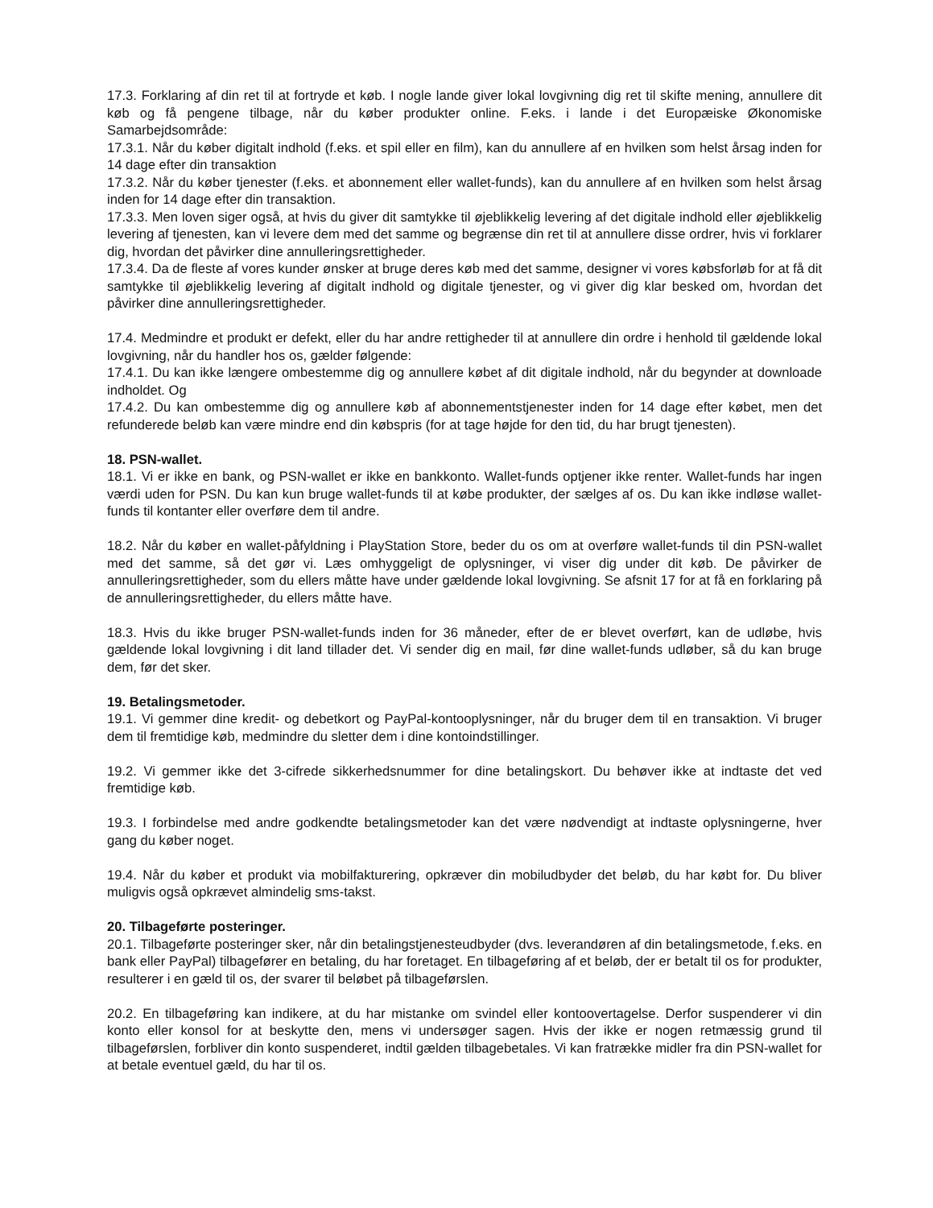17.3. Forklaring af din ret til at fortryde et køb. I nogle lande giver lokal lovgivning dig ret til skifte mening, annullere dit køb og få pengene tilbage, når du køber produkter online. F.eks. i lande i det Europæiske Økonomiske Samarbejdsområde:
17.3.1. Når du køber digitalt indhold (f.eks. et spil eller en film), kan du annullere af en hvilken som helst årsag inden for 14 dage efter din transaktion
17.3.2. Når du køber tjenester (f.eks. et abonnement eller wallet-funds), kan du annullere af en hvilken som helst årsag inden for 14 dage efter din transaktion.
17.3.3. Men loven siger også, at hvis du giver dit samtykke til øjeblikkelig levering af det digitale indhold eller øjeblikkelig levering af tjenesten, kan vi levere dem med det samme og begrænse din ret til at annullere disse ordrer, hvis vi forklarer dig, hvordan det påvirker dine annulleringsrettigheder.
17.3.4. Da de fleste af vores kunder ønsker at bruge deres køb med det samme, designer vi vores købsforløb for at få dit samtykke til øjeblikkelig levering af digitalt indhold og digitale tjenester, og vi giver dig klar besked om, hvordan det påvirker dine annulleringsrettigheder.
17.4. Medmindre et produkt er defekt, eller du har andre rettigheder til at annullere din ordre i henhold til gældende lokal lovgivning, når du handler hos os, gælder følgende:
17.4.1. Du kan ikke længere ombestemme dig og annullere købet af dit digitale indhold, når du begynder at downloade indholdet. Og
17.4.2. Du kan ombestemme dig og annullere køb af abonnementstjenester inden for 14 dage efter købet, men det refunderede beløb kan være mindre end din købspris (for at tage højde for den tid, du har brugt tjenesten).
18. PSN-wallet.
18.1. Vi er ikke en bank, og PSN-wallet er ikke en bankkonto. Wallet-funds optjener ikke renter. Wallet-funds har ingen værdi uden for PSN. Du kan kun bruge wallet-funds til at købe produkter, der sælges af os. Du kan ikke indløse wallet-funds til kontanter eller overføre dem til andre.
18.2. Når du køber en wallet-påfyldning i PlayStation Store, beder du os om at overføre wallet-funds til din PSN-wallet med det samme, så det gør vi. Læs omhyggeligt de oplysninger, vi viser dig under dit køb. De påvirker de annulleringsrettigheder, som du ellers måtte have under gældende lokal lovgivning. Se afsnit 17 for at få en forklaring på de annulleringsrettigheder, du ellers måtte have.
18.3. Hvis du ikke bruger PSN-wallet-funds inden for 36 måneder, efter de er blevet overført, kan de udløbe, hvis gældende lokal lovgivning i dit land tillader det. Vi sender dig en mail, før dine wallet-funds udløber, så du kan bruge dem, før det sker.
19. Betalingsmetoder.
19.1. Vi gemmer dine kredit- og debetkort og PayPal-kontooplysninger, når du bruger dem til en transaktion. Vi bruger dem til fremtidige køb, medmindre du sletter dem i dine kontoindstillinger.
19.2. Vi gemmer ikke det 3-cifrede sikkerhedsnummer for dine betalingskort. Du behøver ikke at indtaste det ved fremtidige køb.
19.3. I forbindelse med andre godkendte betalingsmetoder kan det være nødvendigt at indtaste oplysningerne, hver gang du køber noget.
19.4. Når du køber et produkt via mobilfakturering, opkræver din mobiludbyder det beløb, du har købt for. Du bliver muligvis også opkrævet almindelig sms-takst.
20. Tilbageførte posteringer.
20.1. Tilbageførte posteringer sker, når din betalingstjenesteudbyder (dvs. leverandøren af din betalingsmetode, f.eks. en bank eller PayPal) tilbagefører en betaling, du har foretaget. En tilbageføring af et beløb, der er betalt til os for produkter, resulterer i en gæld til os, der svarer til beløbet på tilbageførslen.
20.2. En tilbageføring kan indikere, at du har mistanke om svindel eller kontoovertagelse. Derfor suspenderer vi din konto eller konsol for at beskytte den, mens vi undersøger sagen. Hvis der ikke er nogen retmæssig grund til tilbageførslen, forbliver din konto suspenderet, indtil gælden tilbagebetales. Vi kan fratrække midler fra din PSN-wallet for at betale eventuel gæld, du har til os.